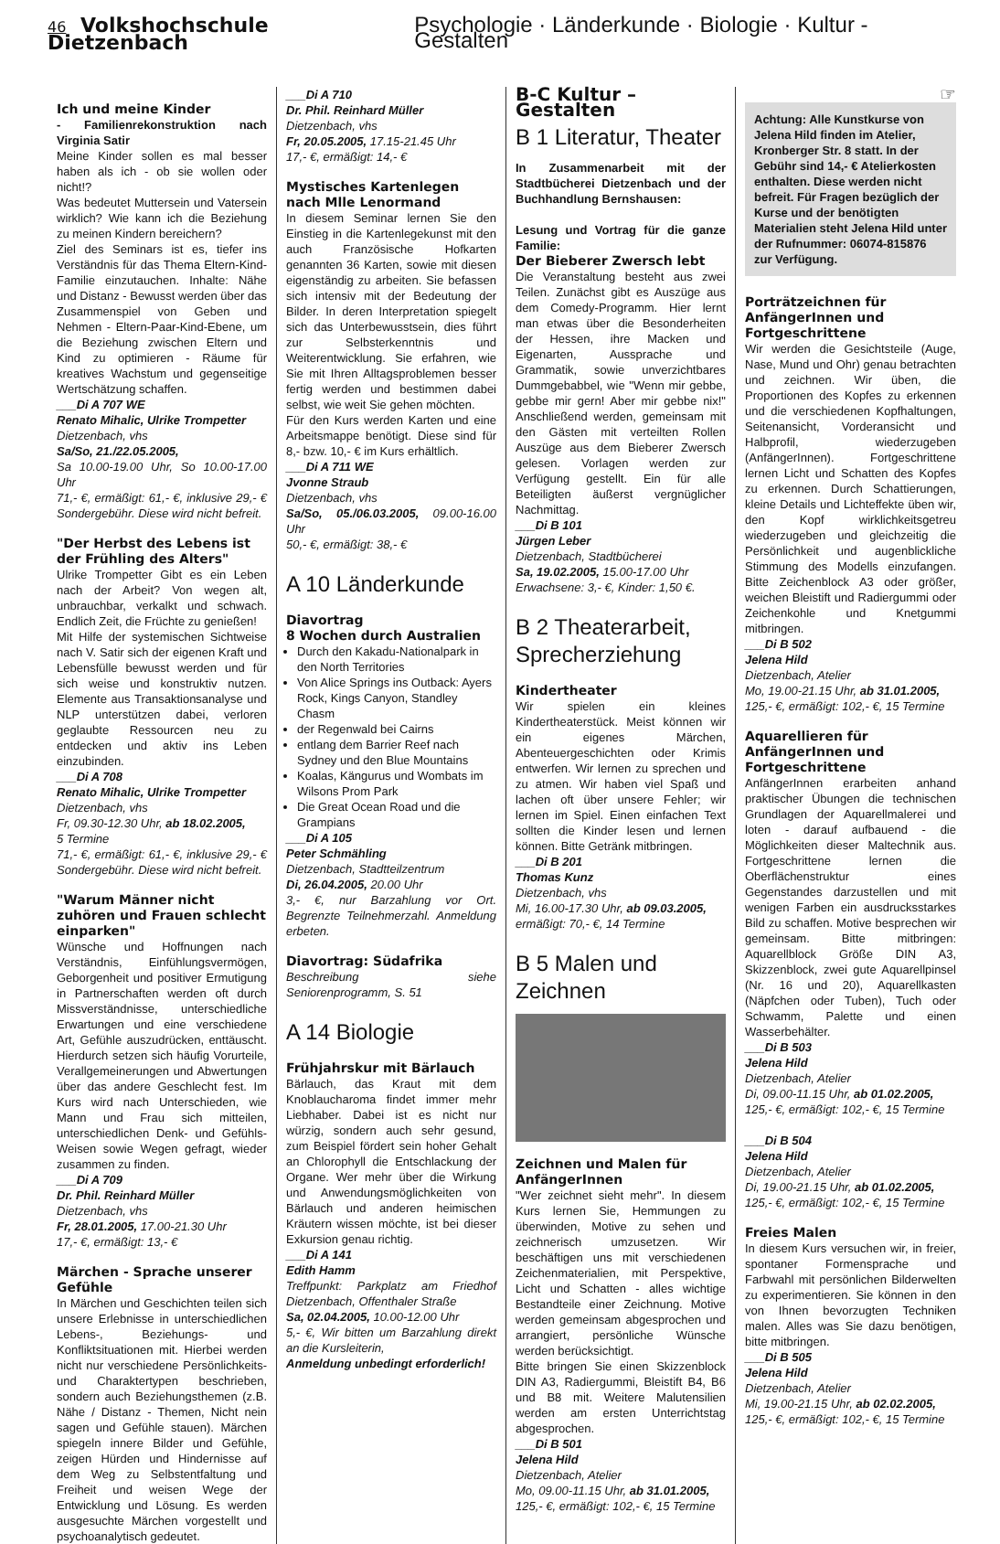46 Volkshochschule Dietzenbach Psychologie · Länderkunde · Biologie · Kultur - Gestalten
Ich und meine Kinder
- Familienrekonstruktion nach Virginia Satir
Meine Kinder sollen es mal besser haben als ich - ob sie wollen oder nicht!?
Was bedeutet Muttersein und Vatersein wirklich? Wie kann ich die Beziehung zu meinen Kindern bereichern?
Ziel des Seminars ist es, tiefer ins Verständnis für das Thema Eltern-Kind-Familie einzutauchen. Inhalte: Nähe und Distanz - Bewusst werden über das Zusammenspiel von Geben und Nehmen - Eltern-Paar-Kind-Ebene, um die Beziehung zwischen Eltern und Kind zu optimieren - Räume für kreatives Wachstum und gegenseitige Wertschätzung schaffen.
___Di A 707 WE
Renato Mihalic, Ulrike Trompetter
Dietzenbach, vhs
Sa/So, 21./22.05.2005,
Sa 10.00-19.00 Uhr, So 10.00-17.00 Uhr
71,- €, ermäßigt: 61,- €, inklusive 29,- € Sondergebühr. Diese wird nicht befreit.
"Der Herbst des Lebens ist der Frühling des Alters"
Ulrike Trompetter Gibt es ein Leben nach der Arbeit? Von wegen alt, unbrauchbar, verkalkt und schwach. Endlich Zeit, die Früchte zu genießen!
Mit Hilfe der systemischen Sichtweise nach V. Satir sich der eigenen Kraft und Lebensfülle bewusst werden und für sich weise und konstruktiv nutzen. Elemente aus Transaktionsanalyse und NLP unterstützen dabei, verloren geglaubte Ressourcen neu zu entdecken und aktiv ins Leben einzubinden.
___Di A 708
Renato Mihalic, Ulrike Trompetter
Dietzenbach, vhs
Fr, 09.30-12.30 Uhr, ab 18.02.2005,
5 Termine
71,- €, ermäßigt: 61,- €, inklusive 29,- € Sondergebühr. Diese wird nicht befreit.
"Warum Männer nicht zuhören und Frauen schlecht einparken"
Wünsche und Hoffnungen nach Verständnis, Einfühlungsvermögen, Geborgenheit und positiver Ermutigung in Partnerschaften werden oft durch Missverständnisse, unterschiedliche Erwartungen und eine verschiedene Art, Gefühle auszudrücken, enttäuscht. Hierdurch setzen sich häufig Vorurteile, Verallgemeinerungen und Abwertungen über das andere Geschlecht fest. Im Kurs wird nach Unterschieden, wie Mann und Frau sich mitteilen, unterschiedlichen Denk- und Gefühls-Weisen sowie Wegen gefragt, wieder zusammen zu finden.
___Di A 709
Dr. Phil. Reinhard Müller
Dietzenbach, vhs
Fr, 28.01.2005, 17.00-21.30 Uhr
17,- €, ermäßigt: 13,- €
Märchen - Sprache unserer Gefühle
In Märchen und Geschichten teilen sich unsere Erlebnisse in unterschiedlichen Lebens-, Beziehungs- und Konfliktsituationen mit. Hierbei werden nicht nur verschiedene Persönlichkeits- und Charaktertypen beschrieben, sondern auch Beziehungsthemen (z.B. Nähe / Distanz - Themen, Nicht nein sagen und Gefühle stauen). Märchen spiegeln innere Bilder und Gefühle, zeigen Hürden und Hindernisse auf dem Weg zu Selbstentfaltung und Freiheit und weisen Wege der Entwicklung und Lösung. Es werden ausgesuchte Märchen vorgestellt und psychoanalytisch gedeutet.
___Di A 710
Dr. Phil. Reinhard Müller
Dietzenbach, vhs
Fr, 20.05.2005, 17.15-21.45 Uhr
17,- €, ermäßigt: 14,- €
Mystisches Kartenlegen nach Mlle Lenormand
In diesem Seminar lernen Sie den Einstieg in die Kartenlegekunst mit den auch Französische Hofkarten genannten 36 Karten, sowie mit diesen eigenständig zu arbeiten. Sie befassen sich intensiv mit der Bedeutung der Bilder. In deren Interpretation spiegelt sich das Unterbewusstsein, dies führt zur Selbsterkenntnis und Weiterentwicklung. Sie erfahren, wie Sie mit Ihren Alltagsproblemen besser fertig werden und bestimmen dabei selbst, wie weit Sie gehen möchten.
Für den Kurs werden Karten und eine Arbeitsmappe benötigt. Diese sind für 8,- bzw. 10,- € im Kurs erhältlich.
___Di A 711 WE
Jvonne Straub
Dietzenbach, vhs
Sa/So, 05./06.03.2005, 09.00-16.00 Uhr
50,- €, ermäßigt: 38,- €
A 10 Länderkunde
Diavortrag
8 Wochen durch Australien
Durch den Kakadu-Nationalpark in den North Territories
Von Alice Springs ins Outback: Ayers Rock, Kings Canyon, Standley Chasm
der Regenwald bei Cairns
entlang dem Barrier Reef nach Sydney und den Blue Mountains
Koalas, Kängurus und Wombats im Wilsons Prom Park
Die Great Ocean Road und die Grampians
___Di A 105
Peter Schmähling
Dietzenbach, Stadtteilzentrum
Di, 26.04.2005, 20.00 Uhr
3,- €, nur Barzahlung vor Ort. Begrenzte Teilnehmerzahl. Anmeldung erbeten.
Diavortrag: Südafrika
Beschreibung siehe Seniorenprogramm, S. 51
A 14 Biologie
Frühjahrskur mit Bärlauch
Bärlauch, das Kraut mit dem Knoblaucharoma findet immer mehr Liebhaber. Dabei ist es nicht nur würzig, sondern auch sehr gesund, zum Beispiel fördert sein hoher Gehalt an Chlorophyll die Entschlackung der Organe. Wer mehr über die Wirkung und Anwendungsmöglichkeiten von Bärlauch und anderen heimischen Kräutern wissen möchte, ist bei dieser Exkursion genau richtig.
___Di A 141
Edith Hamm
Treffpunkt: Parkplatz am Friedhof Dietzenbach, Offenthaler Straße
Sa, 02.04.2005, 10.00-12.00 Uhr
5,- €, Wir bitten um Barzahlung direkt an die Kursleiterin,
Anmeldung unbedingt erforderlich!
B-C Kultur – Gestalten
B 1 Literatur, Theater
In Zusammenarbeit mit der Stadtbücherei Dietzenbach und der Buchhandlung Bernshausen:
Lesung und Vortrag für die ganze Familie:
Der Bieberer Zwersch lebt
Die Veranstaltung besteht aus zwei Teilen. Zunächst gibt es Auszüge aus dem Comedy-Programm. Hier lernt man etwas über die Besonderheiten der Hessen, ihre Macken und Eigenarten, Aussprache und Grammatik, sowie unverzichtbares Dummgebabbel, wie "Wenn mir gebbe, gebbe mir gern! Aber mir gebbe nix!" Anschließend werden, gemeinsam mit den Gästen mit verteilten Rollen Auszüge aus dem Bieberer Zwersch gelesen. Vorlagen werden zur Verfügung gestellt. Ein für alle Beteiligten äußerst vergnüglicher Nachmittag.
___Di B 101
Jürgen Leber
Dietzenbach, Stadtbücherei
Sa, 19.02.2005, 15.00-17.00 Uhr
Erwachsene: 3,- €, Kinder: 1,50 €.
B 2 Theaterarbeit, Sprecherziehung
Kindertheater
Wir spielen ein kleines Kindertheaterstück. Meist können wir ein eigenes Märchen, Abenteuergeschichten oder Krimis entwerfen. Wir lernen zu sprechen und zu atmen. Wir haben viel Spaß und lachen oft über unsere Fehler; wir lernen im Spiel. Einen einfachen Text sollten die Kinder lesen und lernen können. Bitte Getränk mitbringen.
___Di B 201
Thomas Kunz
Dietzenbach, vhs
Mi, 16.00-17.30 Uhr, ab 09.03.2005,
ermäßigt: 70,- €, 14 Termine
B 5 Malen und Zeichnen
Zeichnen und Malen für AnfängerInnen
"Wer zeichnet sieht mehr". In diesem Kurs lernen Sie, Hemmungen zu überwinden, Motive zu sehen und zeichnerisch umzusetzen. Wir beschäftigen uns mit verschiedenen Zeichenmaterialien, mit Perspektive, Licht und Schatten - alles wichtige Bestandteile einer Zeichnung. Motive werden gemeinsam abgesprochen und arrangiert, persönliche Wünsche werden berücksichtigt.
Bitte bringen Sie einen Skizzenblock DIN A3, Radiergummi, Bleistift B4, B6 und B8 mit. Weitere Malutensilien werden am ersten Unterrichtstag abgesprochen.
___Di B 501
Jelena Hild
Dietzenbach, Atelier
Mo, 09.00-11.15 Uhr, ab 31.01.2005,
125,- €, ermäßigt: 102,- €, 15 Termine
☞
Achtung: Alle Kunstkurse von Jelena Hild finden im Atelier, Kronberger Str. 8 statt. In der Gebühr sind 14,- € Atelierkosten enthalten. Diese werden nicht befreit. Für Fragen bezüglich der Kurse und der benötigten Materialien steht Jelena Hild unter der Rufnummer: 06074-815876 zur Verfügung.
Porträtzeichnen für AnfängerInnen und Fortgeschrittene
Wir werden die Gesichtsteile (Auge, Nase, Mund und Ohr) genau betrachten und zeichnen. Wir üben, die Proportionen des Kopfes zu erkennen und die verschiedenen Kopfhaltungen, Seitenansicht, Vorderansicht und Halbprofil, wiederzugeben (AnfängerInnen). Fortgeschrittene lernen Licht und Schatten des Kopfes zu erkennen. Durch Schattierungen, kleine Details und Lichteffekte üben wir, den Kopf wirklichkeitsgetreu wiederzugeben und gleichzeitig die Persönlichkeit und augenblickliche Stimmung des Modells einzufangen. Bitte Zeichenblock A3 oder größer, weichen Bleistift und Radiergummi oder Zeichenkohle und Knetgummi mitbringen.
___Di B 502
Jelena Hild
Dietzenbach, Atelier
Mo, 19.00-21.15 Uhr, ab 31.01.2005,
125,- €, ermäßigt: 102,- €, 15 Termine
Aquarellieren für AnfängerInnen und Fortgeschrittene
AnfängerInnen erarbeiten anhand praktischer Übungen die technischen Grundlagen der Aquarellmalerei und loten - darauf aufbauend - die Möglichkeiten dieser Maltechnik aus. Fortgeschrittene lernen die Oberflächenstruktur eines Gegenstandes darzustellen und mit wenigen Farben ein ausdrucksstarkes Bild zu schaffen. Motive besprechen wir gemeinsam. Bitte mitbringen: Aquarellblock Größe DIN A3, Skizzenblock, zwei gute Aquarellpinsel (Nr. 16 und 20), Aquarellkasten (Näpfchen oder Tuben), Tuch oder Schwamm, Palette und einen Wasserbehälter.
___Di B 503
Jelena Hild
Dietzenbach, Atelier
Di, 09.00-11.15 Uhr, ab 01.02.2005,
125,- €, ermäßigt: 102,- €, 15 Termine
___Di B 504
Jelena Hild
Dietzenbach, Atelier
Di, 19.00-21.15 Uhr, ab 01.02.2005,
125,- €, ermäßigt: 102,- €, 15 Termine
Freies Malen
In diesem Kurs versuchen wir, in freier, spontaner Formensprache und Farbwahl mit persönlichen Bilderwelten zu experimentieren. Sie können in den von Ihnen bevorzugten Techniken malen. Alles was Sie dazu benötigen, bitte mitbringen.
___Di B 505
Jelena Hild
Dietzenbach, Atelier
Mi, 19.00-21.15 Uhr, ab 02.02.2005,
125,- €, ermäßigt: 102,- €, 15 Termine